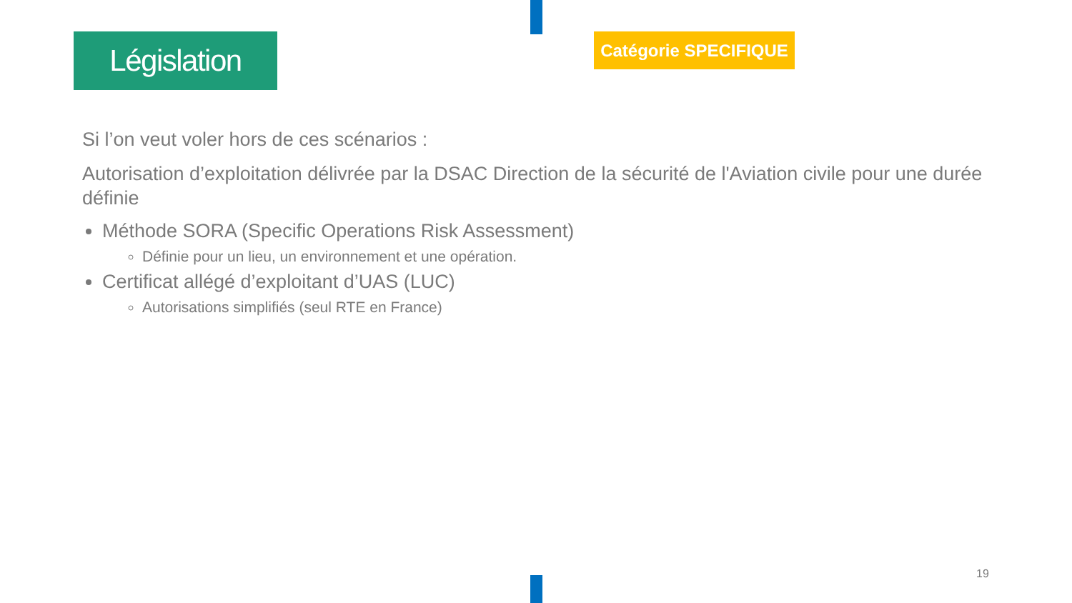Législation
Catégorie SPECIFIQUE
Si l’on veut voler hors de ces scénarios :
Autorisation d’exploitation délivrée par la DSAC Direction de la sécurité de l'Aviation civile pour une durée définie
Méthode SORA (Specific Operations Risk Assessment)
Définie pour un lieu, un environnement et une opération.
Certificat allégé d’exploitant d’UAS (LUC)
Autorisations simplifiés (seul RTE en France)
19